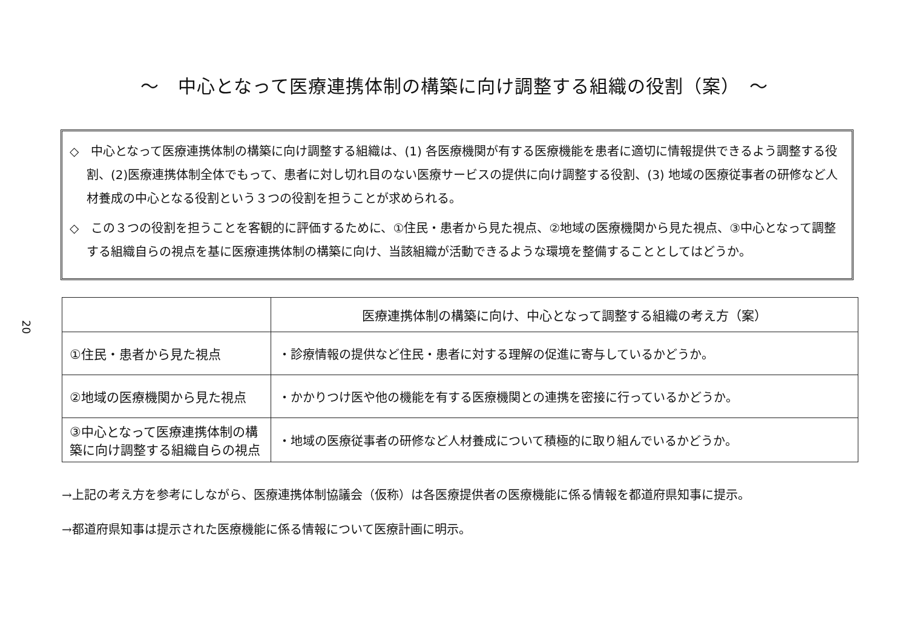20
～　中心となって医療連携体制の構築に向け調整する組織の役割（案）　～
◇　中心となって医療連携体制の構築に向け調整する組織は、(1) 各医療機関が有する医療機能を患者に適切に情報提供できるよう調整する役割、(2)医療連携体制全体でもって、患者に対し切れ目のない医療サービスの提供に向け調整する役割、(3) 地域の医療従事者の研修など人材養成の中心となる役割という３つの役割を担うことが求められる。
◇　この３つの役割を担うことを客観的に評価するために、①住民・患者から見た視点、②地域の医療機関から見た視点、③中心となって調整する組織自らの視点を基に医療連携体制の構築に向け、当該組織が活動できるような環境を整備することとしてはどうか。
| | 医療連携体制の構築に向け、中心となって調整する組織の考え方（案） |
| --- | --- |
| ①住民・患者から見た視点 | ・診療情報の提供など住民・患者に対する理解の促進に寄与しているかどうか。 |
| ②地域の医療機関から見た視点 | ・かかりつけ医や他の機能を有する医療機関との連携を密接に行っているかどうか。 |
| ③中心となって医療連携体制の構築に向け調整する組織自らの視点 | ・地域の医療従事者の研修など人材養成について積極的に取り組んでいるかどうか。 |
→上記の考え方を参考にしながら、医療連携体制協議会（仮称）は各医療提供者の医療機能に係る情報を都道府県知事に提示。
→都道府県知事は提示された医療機能に係る情報について医療計画に明示。